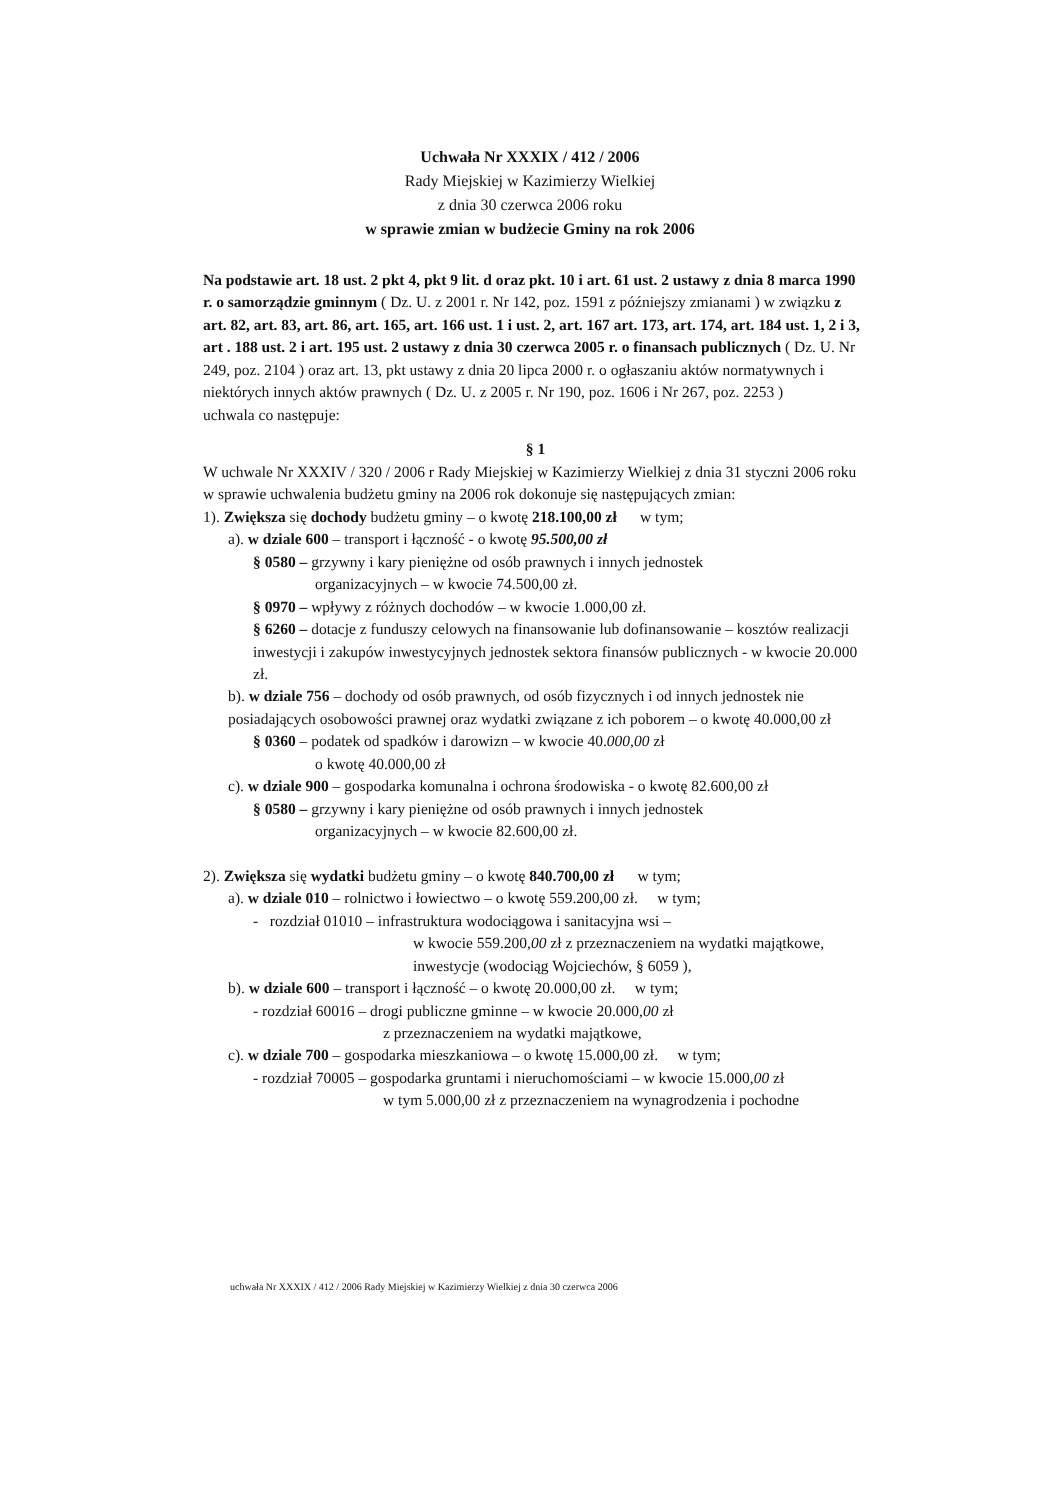Uchwała Nr XXXIX / 412 / 2006
Rady Miejskiej w Kazimierzy Wielkiej
z dnia 30 czerwca 2006 roku
w sprawie zmian w budżecie Gminy na rok 2006
Na podstawie art. 18 ust. 2 pkt 4, pkt 9 lit. d oraz pkt. 10 i art. 61 ust. 2 ustawy z dnia 8 marca 1990 r. o samorządzie gminnym ( Dz. U. z 2001 r. Nr 142, poz. 1591 z późniejszy zmianami ) w związku z art. 82, art. 83, art. 86, art. 165, art. 166 ust. 1 i ust. 2, art. 167 art. 173, art. 174, art. 184 ust. 1, 2 i 3, art . 188 ust. 2 i art. 195 ust. 2 ustawy z dnia 30 czerwca 2005 r. o finansach publicznych ( Dz. U. Nr 249, poz. 2104 ) oraz art. 13, pkt ustawy z dnia 20 lipca 2000 r. o ogłaszaniu aktów normatywnych i niektórych innych aktów prawnych ( Dz. U. z 2005 r. Nr 190, poz. 1606 i Nr 267, poz. 2253 )
uchwala co następuje:
§ 1
W uchwale Nr XXXIV / 320 / 2006 r Rady Miejskiej w Kazimierzy Wielkiej z dnia 31 styczni 2006 roku w sprawie uchwalenia budżetu gminy na 2006 rok dokonuje się następujących zmian:
1). Zwiększa się dochody budżetu gminy – o kwotę 218.100,00 zł w tym;
a). w dziale 600 – transport i łączność - o kwotę 95.500,00 zł
§ 0580 – grzywny i kary pieniężne od osób prawnych i innych jednostek
organizacyjnych – w kwocie 74.500,00 zł.
§ 0970 – wpływy z różnych dochodów – w kwocie 1.000,00 zł.
§ 6260 – dotacje z funduszy celowych na finansowanie lub dofinansowanie – kosztów realizacji inwestycji i zakupów inwestycyjnych jednostek sektora finansów publicznych - w kwocie 20.000 zł.
b). w dziale 756 – dochody od osób prawnych, od osób fizycznych i od innych jednostek nie posiadających osobowości prawnej oraz wydatki związane z ich poborem – o kwotę 40.000,00 zł
§ 0360 – podatek od spadków i darowizn – w kwocie 40.000,00 zł
o kwotę 40.000,00 zł
c). w dziale 900 – gospodarka komunalna i ochrona środowiska - o kwotę 82.600,00 zł
§ 0580 – grzywny i kary pieniężne od osób prawnych i innych jednostek
organizacyjnych – w kwocie 82.600,00 zł.
2). Zwiększa się wydatki budżetu gminy – o kwotę 840.700,00 zł w tym;
a). w dziale 010 – rolnictwo i łowiectwo – o kwotę 559.200,00 zł. w tym;
- rozdział 01010 – infrastruktura wodociągowa i sanitacyjna wsi –
w kwocie 559.200,00 zł z przeznaczeniem na wydatki majątkowe, inwestycje (wodociąg Wojciechów, § 6059 ),
b). w dziale 600 – transport i łączność – o kwotę 20.000,00 zł. w tym;
- rozdział 60016 – drogi publiczne gminne – w kwocie 20.000,00 zł
z przeznaczeniem na wydatki majątkowe,
c). w dziale 700 – gospodarka mieszkaniowa – o kwotę 15.000,00 zł. w tym;
- rozdział 70005 – gospodarka gruntami i nieruchomościami – w kwocie 15.000,00 zł
w tym 5.000,00 zł z przeznaczeniem na wynagrodzenia i pochodne
uchwała Nr XXXIX / 412 / 2006 Rady Miejskiej w Kazimierzy Wielkiej z dnia 30 czerwca 2006